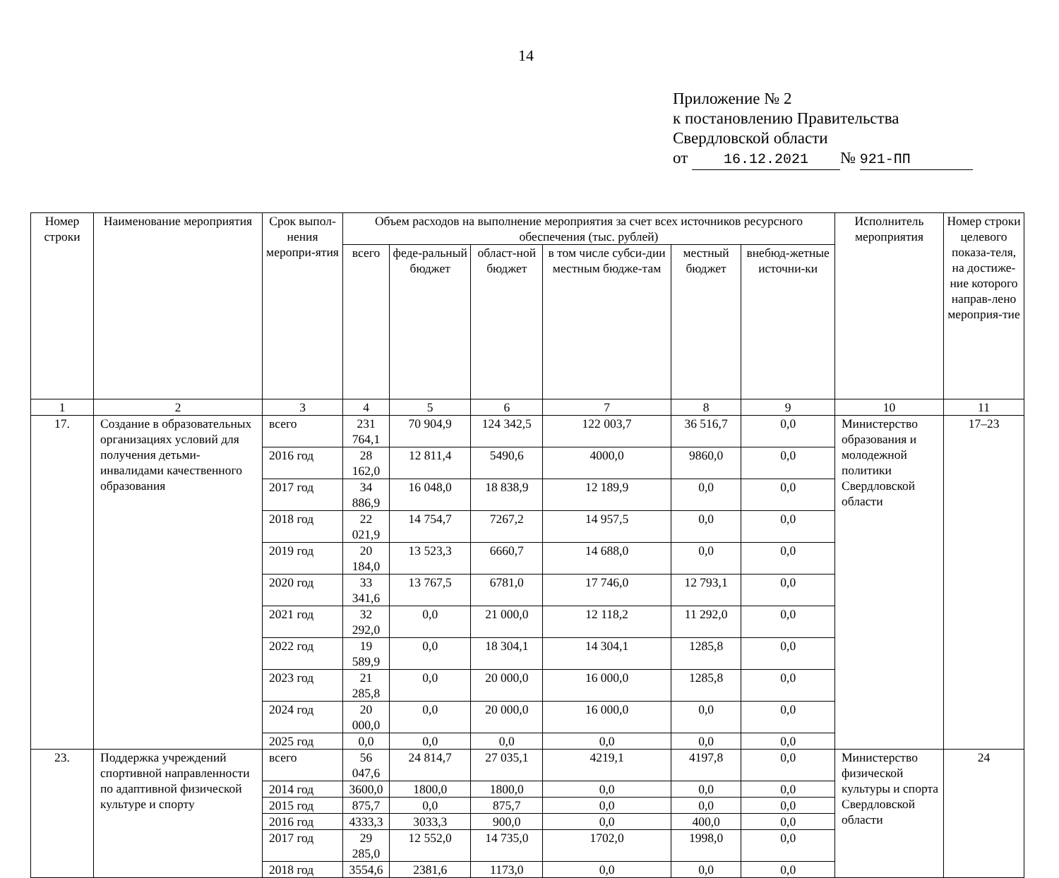14
Приложение № 2
к постановлению Правительства
Свердловской области
от 16.12.2021 № 921-ПП
| Номер строки | Наименование мероприятия | Срок выпол-нения меропри-ятия | Объем расходов на выполнение мероприятия за счет всех источников ресурсного обеспечения (тыс. рублей) | | | | | | Исполнитель мероприятия | Номер строки целевого показа-теля, на достиже-ние которого направ-лено мероприя-тие |
| --- | --- | --- | --- | --- | --- | --- | --- | --- | --- | --- |
| | | | всего | феде-ральный бюджет | област-ной бюджет | в том числе субси-дии местным бюдже-там | местный бюджет | внебюд-жетные источни-ки | | |
| 1 | 2 | 3 | 4 | 5 | 6 | 7 | 8 | 9 | 10 | 11 |
| 17. | Создание в образовательных организациях условий для получения детьми-инвалидами качественного образования | всего | 231 764,1 | 70 904,9 | 124 342,5 | 122 003,7 | 36 516,7 | 0,0 | Министерство образования и молодежной политики Свердловской области | 17–23 |
| | | 2016 год | 28 162,0 | 12 811,4 | 5490,6 | 4000,0 | 9860,0 | 0,0 | | |
| | | 2017 год | 34 886,9 | 16 048,0 | 18 838,9 | 12 189,9 | 0,0 | 0,0 | | |
| | | 2018 год | 22 021,9 | 14 754,7 | 7267,2 | 14 957,5 | 0,0 | 0,0 | | |
| | | 2019 год | 20 184,0 | 13 523,3 | 6660,7 | 14 688,0 | 0,0 | 0,0 | | |
| | | 2020 год | 33 341,6 | 13 767,5 | 6781,0 | 17 746,0 | 12 793,1 | 0,0 | | |
| | | 2021 год | 32 292,0 | 0,0 | 21 000,0 | 12 118,2 | 11 292,0 | 0,0 | | |
| | | 2022 год | 19 589,9 | 0,0 | 18 304,1 | 14 304,1 | 1285,8 | 0,0 | | |
| | | 2023 год | 21 285,8 | 0,0 | 20 000,0 | 16 000,0 | 1285,8 | 0,0 | | |
| | | 2024 год | 20 000,0 | 0,0 | 20 000,0 | 16 000,0 | 0,0 | 0,0 | | |
| | | 2025 год | 0,0 | 0,0 | 0,0 | 0,0 | 0,0 | 0,0 | | |
| 23. | Поддержка учреждений спортивной направленности по адаптивной физической культуре и спорту | всего | 56 047,6 | 24 814,7 | 27 035,1 | 4219,1 | 4197,8 | 0,0 | Министерство физической культуры и спорта Свердловской области | 24 |
| | | 2014 год | 3600,0 | 1800,0 | 1800,0 | 0,0 | 0,0 | 0,0 | | |
| | | 2015 год | 875,7 | 0,0 | 875,7 | 0,0 | 0,0 | 0,0 | | |
| | | 2016 год | 4333,3 | 3033,3 | 900,0 | 0,0 | 400,0 | 0,0 | | |
| | | 2017 год | 29 285,0 | 12 552,0 | 14 735,0 | 1702,0 | 1998,0 | 0,0 | | |
| | | 2018 год | 3554,6 | 2381,6 | 1173,0 | 0,0 | 0,0 | 0,0 | | |